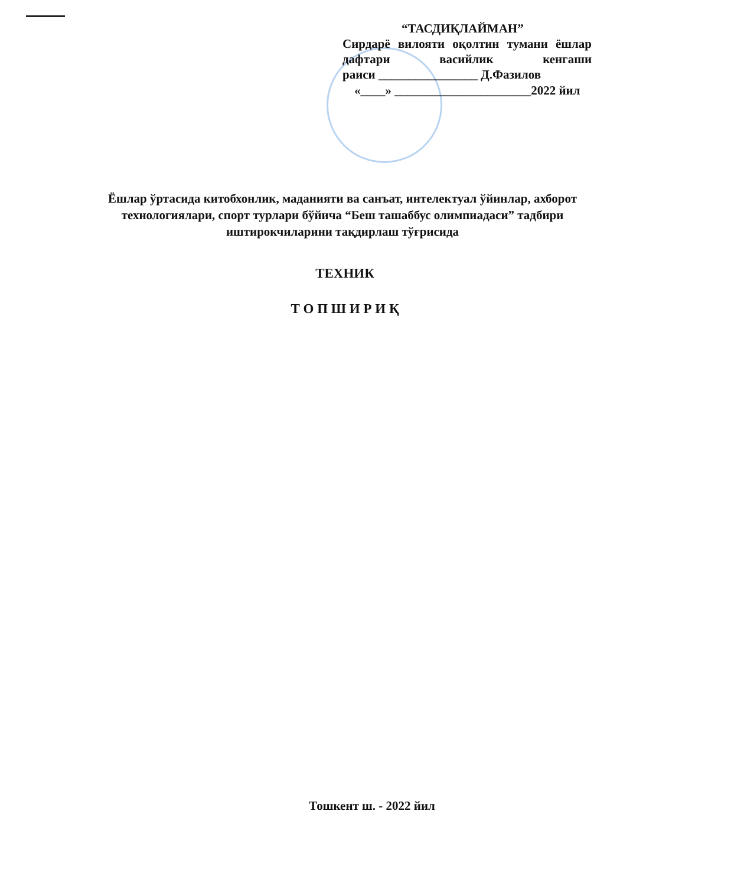“ТАСДИҚЛАЙМАН”
Сирдарё вилояти оқолтин тумани ёшлар дафтари васийлик кенгаши
раиси ________________ Д.Фазилов
«____» ______________________2022 йил
Ёшлар ўртасида китобхонлик, маданияти ва санъат, интелектуал ўйинлар, ахборот технологиялари, спорт турлари бўйича “Беш ташаббус олимпиадаси” тадбири иштирокчиларини тақдирлаш тўғрисида
ТЕХНИК
Т О П Ш И Р И Қ
Тошкент ш. - 2022 йил